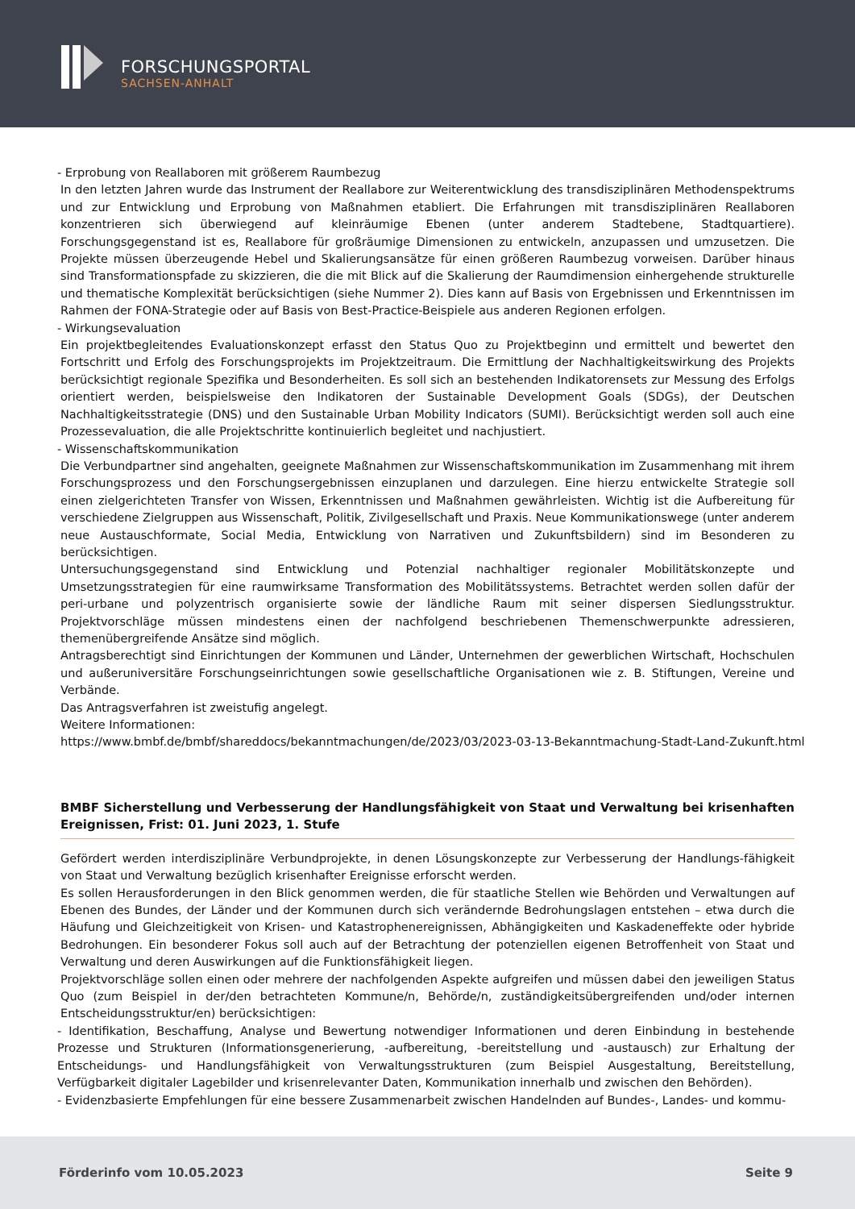FORSCHUNGSPORTAL
SACHSEN-ANHALT
- Erprobung von Reallaboren mit größerem Raumbezug
In den letzten Jahren wurde das Instrument der Reallabore zur Weiterentwicklung des transdisziplinären Methodenspektrums und zur Entwicklung und Erprobung von Maßnahmen etabliert. Die Erfahrungen mit transdisziplinären Reallaboren konzentrieren sich überwiegend auf kleinräumige Ebenen (unter anderem Stadtebene, Stadtquartiere). Forschungsgegenstand ist es, Reallabore für großräumige Dimensionen zu entwickeln, anzupassen und umzusetzen. Die Projekte müssen überzeugende Hebel und Skalierungsansätze für einen größeren Raumbezug vorweisen. Darüber hinaus sind Transformationspfade zu skizzieren, die die mit Blick auf die Skalierung der Raumdimension einhergehende strukturelle und thematische Komplexität berücksichtigen (siehe Nummer 2). Dies kann auf Basis von Ergebnissen und Erkenntnissen im Rahmen der FONA-Strategie oder auf Basis von Best-Practice-Beispiele aus anderen Regionen erfolgen.
- Wirkungsevaluation
Ein projektbegleitendes Evaluationskonzept erfasst den Status Quo zu Projektbeginn und ermittelt und bewertet den Fortschritt und Erfolg des Forschungsprojekts im Projektzeitraum. Die Ermittlung der Nachhaltigkeitswirkung des Projekts berücksichtigt regionale Spezifika und Besonderheiten. Es soll sich an bestehenden Indikatorensets zur Messung des Erfolgs orientiert werden, beispielsweise den Indikatoren der Sustainable Development Goals (SDGs), der Deutschen Nachhaltigkeitsstrategie (DNS) und den Sustainable Urban Mobility Indicators (SUMI). Berücksichtigt werden soll auch eine Prozessevaluation, die alle Projektschritte kontinuierlich begleitet und nachjustiert.
- Wissenschaftskommunikation
Die Verbundpartner sind angehalten, geeignete Maßnahmen zur Wissenschaftskommunikation im Zusammenhang mit ihrem Forschungsprozess und den Forschungsergebnissen einzuplanen und darzulegen. Eine hierzu entwickelte Strategie soll einen zielgerichteten Transfer von Wissen, Erkenntnissen und Maßnahmen gewährleisten. Wichtig ist die Aufbereitung für verschiedene Zielgruppen aus Wissenschaft, Politik, Zivilgesellschaft und Praxis. Neue Kommunikationswege (unter anderem neue Austauschformate, Social Media, Entwicklung von Narrativen und Zukunftsbildern) sind im Besonderen zu berücksichtigen.
Untersuchungsgegenstand sind Entwicklung und Potenzial nachhaltiger regionaler Mobilitätskonzepte und Umsetzungsstrategien für eine raumwirksame Transformation des Mobilitätssystems. Betrachtet werden sollen dafür der peri-urbane und polyzentrisch organisierte sowie der ländliche Raum mit seiner dispersen Siedlungsstruktur. Projektvorschläge müssen mindestens einen der nachfolgend beschriebenen Themenschwerpunkte adressieren, themenübergreifende Ansätze sind möglich.
Antragsberechtigt sind Einrichtungen der Kommunen und Länder, Unternehmen der gewerblichen Wirtschaft, Hochschulen und außeruniversitäre Forschungseinrichtungen sowie gesellschaftliche Organisationen wie z. B. Stiftungen, Vereine und Verbände.
Das Antragsverfahren ist zweistufig angelegt.
Weitere Informationen:
https://www.bmbf.de/bmbf/shareddocs/bekanntmachungen/de/2023/03/2023-03-13-Bekanntmachung-Stadt-Land-Zukunft.html
BMBF Sicherstellung und Verbesserung der Handlungsfähigkeit von Staat und Verwaltung bei krisenhaften Ereignissen, Frist: 01. Juni 2023, 1. Stufe
Gefördert werden interdisziplinäre Verbundprojekte, in denen Lösungskonzepte zur Verbesserung der Handlungs-fähigkeit von Staat und Verwaltung bezüglich krisenhafter Ereignisse erforscht werden.
Es sollen Herausforderungen in den Blick genommen werden, die für staatliche Stellen wie Behörden und Verwaltungen auf Ebenen des Bundes, der Länder und der Kommunen durch sich verändernde Bedrohungslagen entstehen – etwa durch die Häufung und Gleichzeitigkeit von Krisen- und Katastrophenereignissen, Abhängigkeiten und Kaskadeneffekte oder hybride Bedrohungen. Ein besonderer Fokus soll auch auf der Betrachtung der potenziellen eigenen Betroffenheit von Staat und Verwaltung und deren Auswirkungen auf die Funktionsfähigkeit liegen.
Projektvorschläge sollen einen oder mehrere der nachfolgenden Aspekte aufgreifen und müssen dabei den jeweiligen Status Quo (zum Beispiel in der/den betrachteten Kommune/n, Behörde/n, zuständigkeitsübergreifenden und/oder internen Entscheidungsstruktur/en) berücksichtigen:
- Identifikation, Beschaffung, Analyse und Bewertung notwendiger Informationen und deren Einbindung in bestehende Prozesse und Strukturen (Informationsgenerierung, -aufbereitung, -bereitstellung und -austausch) zur Erhaltung der Entscheidungs- und Handlungsfähigkeit von Verwaltungsstrukturen (zum Beispiel Ausgestaltung, Bereitstellung, Verfügbarkeit digitaler Lagebilder und krisenrelevanter Daten, Kommunikation innerhalb und zwischen den Behörden).
- Evidenzbasierte Empfehlungen für eine bessere Zusammenarbeit zwischen Handelnden auf Bundes-, Landes- und kommu-
Förderinfo vom 10.05.2023 Seite 9